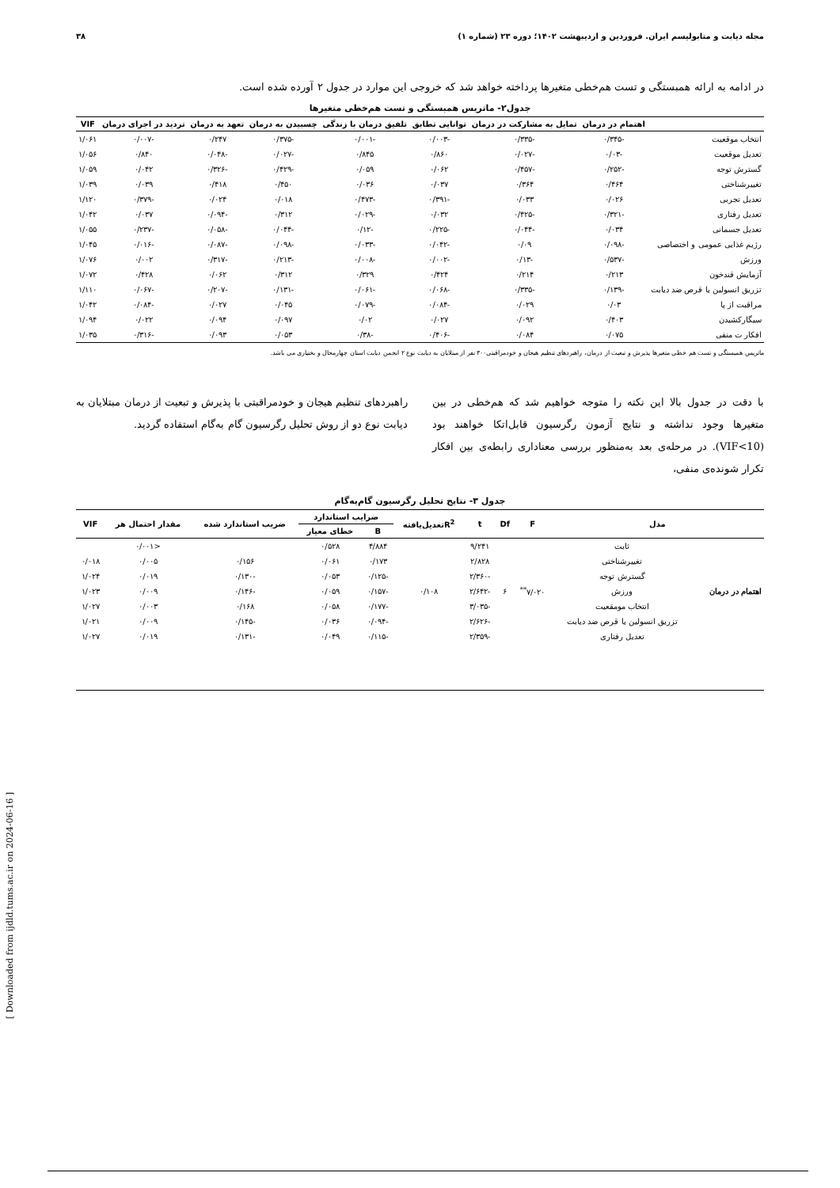مجله دیابت و متابولیسم ایران. فروردین و اردیبهشت ۱۴۰۲؛ دوره ۲۳ (شماره ۱) ۳۸
در ادامه به ارائه همبستگی و تست هم‌خطی متغیرها پرداخته خواهد شد که خروجی این موارد در جدول ۲ آورده شده است.
جدول۲- ماتریس همبستگی و تست هم‌خطی متغیرها
| | اهتمام در درمان | تمایل به مشارکت در درمان | توانایی تطابق | تلفیق درمان با زندگی | چسبیدن به درمان | تعهد به درمان | تردید در اجرای درمان | VIF |
| --- | --- | --- | --- | --- | --- | --- | --- | --- |
| انتخاب موقعیت | -۰/۳۴۵ | -۰/۳۳۵ | -۰/۰۰۳ | -۰/۰۰۱ | -۰/۳۷۵ | ۰/۲۴۷ | -۰/۰۰۷ | ۱/۰۶۱ |
| تعدیل موقعیت | -۰/۰۳ | -۰/۰۲۷ | ۰/۸۶۰ | ۰/۸۴۵ | -۰/۰۲۷ | -۰/۰۴۸ | ۰/۸۴۰ | ۱/۰۵۶ |
| گسترش توجه | -۰/۲۵۲ | -۰/۴۵۷ | ۰/۰۶۲ | ۰/۰۵۹ | -۰/۴۲۹ | -۰/۳۲۶ | ۰/۰۴۲ | ۱/۰۵۹ |
| تغییرشناختی | ۰/۴۶۴ | ۰/۳۶۴ | ۰/۰۳۷ | ۰/۰۳۶ | ۰/۴۵۰ | ۰/۴۱۸ | ۰/۰۳۹ | ۱/۰۳۹ |
| تعدیل تجربی | ۰/۰۲۶ | ۰/۰۳۳ | -۰/۳۹۱ | -۰/۴۷۳ | ۰/۰۱۸ | ۰/۰۲۴ | -۰/۳۷۹ | ۱/۱۲۰ |
| تعدیل رفتاری | -۰/۳۲۱ | -۰/۴۲۵ | ۰/۰۳۲ | -۰/۰۲۹ | ۰/۳۱۲ | -۰/۰۹۴ | ۰/۰۳۷ | ۱/۰۴۲ |
| تعدیل جسمانی | ۰/۰۳۴ | -۰/۰۴۴ | -۰/۲۲۵ | -۰/۱۲ | -۰/۰۴۴ | -۰/۰۵۸ | -۰/۲۳۷ | ۱/۰۵۵ |
| رژیم غذایی عمومی و اختصاصی | -۰/۰۹۸ | ۰/۰۹ | -۰/۰۴۲ | -۰/۰۳۳ | -۰/۰۹۸ | -۰/۰۸۷ | -۰/۰۱۶ | ۱/۰۴۵ |
| ورزش | -۰/۵۳۷ | -۰/۱۳ | -۰/۰۰۲ | -۰/۰۰۸ | -۰/۲۱۳ | -۰/۳۱۷ | ۰/۰۰۲ | ۱/۰۷۶ |
| آزمایش قندخون | ۰/۲۱۳ | ۰/۲۱۴ | ۰/۴۲۴ | ۰/۳۲۹ | ۰/۳۱۲ | ۰/۰۶۲ | ۰/۴۲۸ | ۱/۰۷۲ |
| تزریق انسولین یا قرص ضد دیابت | -۰/۱۳۹ | -۰/۳۳۵ | -۰/۰۶۸ | -۰/۰۶۱ | -۰/۱۳۱ | -۰/۲۰۷ | -۰/۰۶۷ | ۱/۱۱۰ |
| مراقبت از پا | ۰/۰۳ | ۰/۰۲۹ | -۰/۰۸۴ | -۰/۰۷۹ | ۰/۰۴۵ | ۰/۰۲۷ | -۰/۰۸۴ | ۱/۰۴۲ |
| سیگارکشیدن | ۰/۴۰۳ | ۰/۰۹۲ | ۰/۰۲۷ | ۰/۰۲ | ۰/۰۹۷ | ۰/۰۹۴ | ۰/۰۲۲ | ۱/۰۹۴ |
| افکار ت منفی | ۰/۰۷۵ | ۰/۰۸۴ | -۰/۴۰۶ | -۰/۳۸ | ۰/۰۵۳ | ۰/۰۹۳ | -۰/۳۱۶ | ۱/۰۳۵ |
ماتریس همبستگی و تست هم خطی متغیرها پذیرش و تبعیت از درمان، راهبردهای تنظیم هیجان و خودمراقبتی۳۰۰ نفر از مبتلایان به دیابت نوع ۲ انجمن دیابت استان چهارمحال و بختیاری می باشد.
با دقت در جدول بالا این نکته را متوجه خواهیم شد که هم‌خطی در بین متغیرها وجود نداشته و نتایج آزمون رگرسیون قابل‌اتکا خواهند بود (VIF<10). در مرحله‌ی بعد به‌منظور بررسی معناداری رابطه‌ی بین افکار تکرار شونده‌ی منفی،
راهبردهای تنظیم هیجان و خودمراقبتی با پذیرش و تبعیت از درمان مبتلایان به دیابت نوع دو از روش تحلیل رگرسیون گام به‌گام استفاده گردید.
جدول ۳- نتایج تحلیل رگرسیون گام‌به‌گام
| مدل | | F | Df | t | R<sup>2</sup>تعدیل‌یافته | ضرایب استاندارد | | ضریب استاندارد شده | مقدار احتمال هر | VIF |
| --- | --- | --- | --- | --- | --- | --- | --- | --- | --- | --- |
| | | | | | | B | خطای معیار | | | |
| اهتمام در درمان | ثابت | ۷/۰۲۰<sup>**</sup> | ۶ | ۹/۲۴۱ | ۰/۱۰۸ | ۴/۸۸۴ | ۰/۵۲۸ | | <۰/۰۰۱ | |
| | تغییرشناختی | | | ۲/۸۲۸ | | ۰/۱۷۳ | ۰/۰۶۱ | ۰/۱۵۶ | ۰/۰۰۵ | ۰/۰۱۸ |
| | گسترش توجه | | | -۲/۳۶۰ | | -۰/۱۲۵ | ۰/۰۵۳ | -۰/۱۳۰ | ۰/۰۱۹ | ۱/۰۲۴ |
| | ورزش | | | -۲/۶۴۲ | | -۰/۱۵۷ | ۰/۰۵۹ | -۰/۱۴۶ | ۰/۰۰۹ | ۱/۰۲۳ |
| | انتخاب مومقعیت | | | -۳/۰۳۵ | | -۰/۱۷۷ | ۰/۰۵۸ | ۰/۱۶۸ | ۰/۰۰۳ | ۱/۰۲۷ |
| | تزریق انسولین یا قرص ضد دیابت | | | -۲/۶۲۶ | | -۰/۰۹۴ | ۰/۰۳۶ | -۰/۱۴۵ | ۰/۰۰۹ | ۱/۰۲۱ |
| | تعدیل رفتاری | | | -۲/۳۵۹ | | -۰/۱۱۵ | ۰/۰۴۹ | -۰/۱۳۱ | ۰/۰۱۹ | ۱/۰۲۷ |
[ Downloaded from ijdld.tums.ac.ir on 2024-06-16 ]